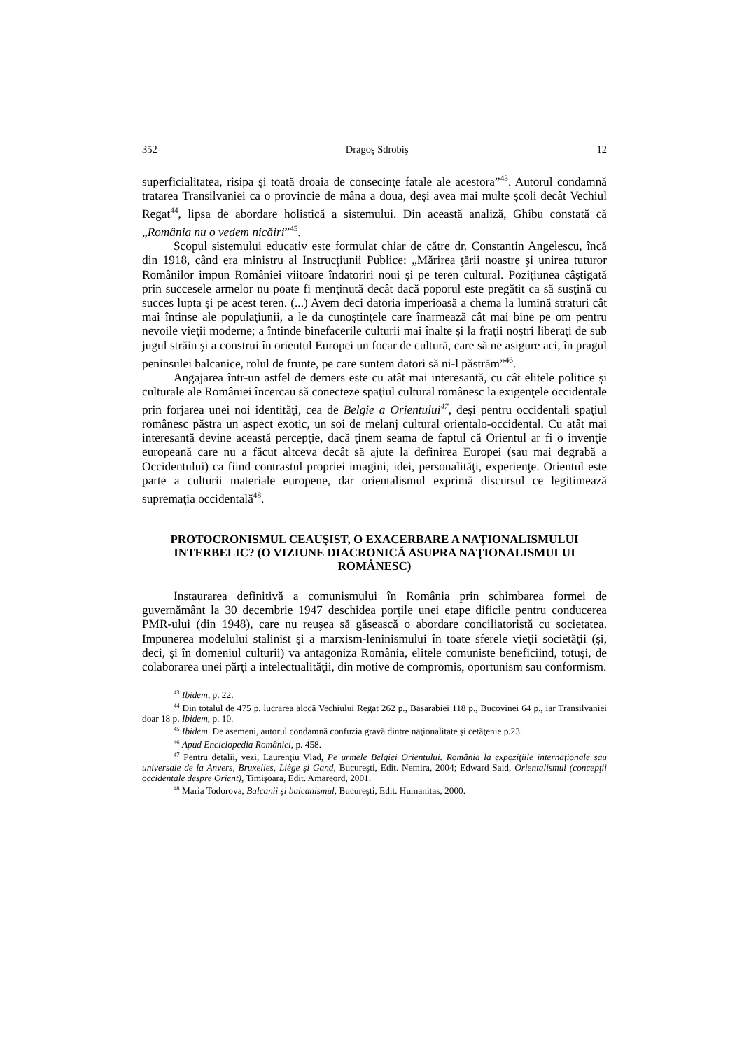352 Dragoş Sdrobiş 12
superficialitatea, risipa şi toată droaia de consecinţe fatale ale acestora”<sup>43</sup>. Autorul condamnă tratarea Transilvaniei ca o provincie de mâna a doua, deşi avea mai multe şcoli decât Vechiul Regat<sup>44</sup>, lipsa de abordare holistică a sistemului. Din această analiză, Ghibu constată că „România nu o vedem nicăiri”<sup>45</sup>.
Scopul sistemului educativ este formulat chiar de către dr. Constantin Angelescu, încă din 1918, când era ministru al Instrucţiunii Publice: „Mărirea ţării noastre şi unirea tuturor Românilor impun României viitoare îndatoriri noui şi pe teren cultural. Poziţiunea câştigată prin succesele armelor nu poate fi menţinută decât dacă poporul este pregătit ca să susţină cu succes lupta şi pe acest teren. (...) Avem deci datoria imperioasă a chema la lumină straturi cât mai întinse ale populaţiunii, a le da cunoştinţele care înarmează cât mai bine pe om pentru nevoile vieţii moderne; a întinde binefacerile culturii mai înalte şi la fraţii noştri liberaţi de sub jugul străin şi a construi în orientul Europei un focar de cultură, care să ne asigure aci, în pragul peninsulei balcanice, rolul de frunte, pe care suntem datori să ni-l păstrăm”<sup>46</sup>.
Angajarea într-un astfel de demers este cu atât mai interesantă, cu cât elitele politice şi culturale ale României încercau să conecteze spaţiul cultural românesc la exigenţele occidentale prin forjarea unei noi identităţi, cea de Belgie a Orientului<sup>47</sup>, deşi pentru occidentali spaţiul românesc păstra un aspect exotic, un soi de melanj cultural orientalo-occidental. Cu atât mai interesantă devine această percepţie, dacă ţinem seama de faptul că Orientul ar fi o invenţie europeană care nu a făcut altceva decât să ajute la definirea Europei (sau mai degrabă a Occidentului) ca fiind contrastul propriei imagini, idei, personalităţi, experienţe. Orientul este parte a culturii materiale europene, dar orientalismul exprimă discursul ce legitimează supremaţia occidentală<sup>48</sup>.
PROTOCRONISMUL CEAUŞIST, O EXACERBARE A NAŢIONALISMULUI INTERBELIC? (O VIZIUNE DIACRONICĂ ASUPRA NAŢIONALISMULUI ROMÂNESC)
Instaurarea definitivă a comunismului în România prin schimbarea formei de guvernământ la 30 decembrie 1947 deschidea porţile unei etape dificile pentru conducerea PMR-ului (din 1948), care nu reuşea să găsească o abordare conciliatoristă cu societatea. Impunerea modelului stalinist şi a marxism-leninismului în toate sferele vieţii societăţii (şi, deci, şi în domeniul culturii) va antagoniza România, elitele comuniste beneficiind, totuşi, de colaborarea unei părţi a intelectualităţii, din motive de compromis, oportunism sau conformism.
<sup>43</sup> Ibidem, p. 22.
<sup>44</sup> Din totalul de 475 p. lucrarea alocă Vechiului Regat 262 p., Basarabiei 118 p., Bucovinei 64 p., iar Transilvaniei doar 18 p. Ibidem, p. 10.
<sup>45</sup> Ibidem. De asemeni, autorul condamnă confuzia gravă dintre naţionalitate şi cetăţenie p.23.
<sup>46</sup> Apud Enciclopedia României, p. 458.
<sup>47</sup> Pentru detalii, vezi, Laurenţiu Vlad, Pe urmele Belgiei Orientului. România la expoziţiile internaţionale sau universale de la Anvers, Bruxelles, Liège şi Gand, Bucureşti, Edit. Nemira, 2004; Edward Said, Orientalismul (concepţii occidentale despre Orient), Timişoara, Edit. Amareord, 2001.
<sup>48</sup> Maria Todorova, Balcanii şi balcanismul, Bucureşti, Edit. Humanitas, 2000.